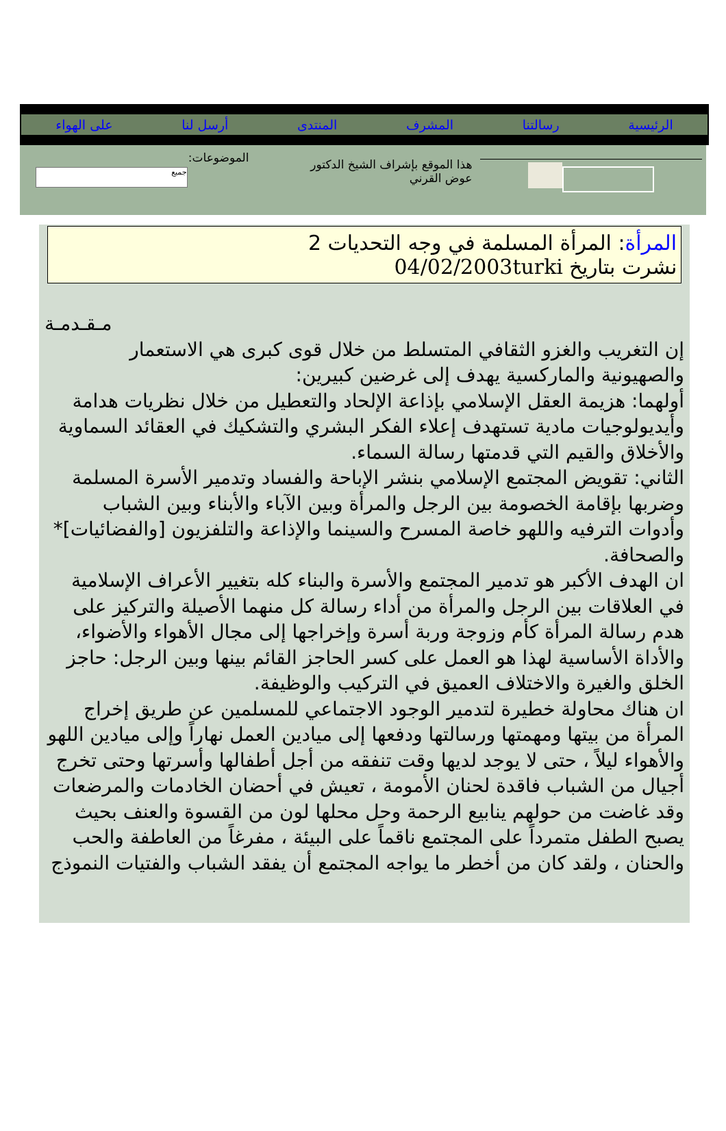الرئيسية رسالتنا المشرف المنتدى أرسل لنا على الهواء
هذا الموقع بإشراف الشيخ الدكتور
عوض القرني
الموضوعات:
جميع
المرأة: المرأة المسلمة في وجه التحديات 2
نشرت بتاريخ 04/02/2003turki
مـقـدمـة
إن التغريب والغزو الثقافي المتسلط من خلال قوى كبرى هي الاستعمار والصهيونية والماركسية يهدف إلى غرضين كبيرين:
أولهما: هزيمة العقل الإسلامي بإذاعة الإلحاد والتعطيل من خلال نظريات هدامة وأيديولوجيات مادية تستهدف إعلاء الفكر البشري والتشكيك في العقائد السماوية والأخلاق والقيم التي قدمتها رسالة السماء.
الثاني: تقويض المجتمع الإسلامي بنشر الإباحة والفساد وتدمير الأسرة المسلمة وضربها بإقامة الخصومة بين الرجل والمرأة وبين الآباء والأبناء وبين الشباب وأدوات الترفيه واللهو خاصة المسرح والسينما والإذاعة والتلفزيون [والفضائيات]* والصحافة.
ان الهدف الأكبر هو تدمير المجتمع والأسرة والبناء كله بتغيير الأعراف الإسلامية في العلاقات بين الرجل والمرأة من أداء رسالة كل منهما الأصيلة والتركيز على هدم رسالة المرأة كأم وزوجة وربة أسرة وإخراجها إلى مجال الأهواء والأضواء، والأداة الأساسية لهذا هو العمل على كسر الحاجز القائم بينها وبين الرجل: حاجز الخلق والغيرة والاختلاف العميق في التركيب والوظيفة.
ان هناك محاولة خطيرة لتدمير الوجود الاجتماعي للمسلمين عن طريق إخراج المرأة من بيتها ومهمتها ورسالتها ودفعها إلى ميادين العمل نهاراً وإلى ميادين اللهو والأهواء ليلاً ، حتى لا يوجد لديها وقت تنفقه من أجل أطفالها وأسرتها وحتى تخرج أجيال من الشباب فاقدة لحنان الأمومة ، تعيش في أحضان الخادمات والمرضعات وقد غاضت من حولهم ينابيع الرحمة وحل محلها لون من القسوة والعنف بحيث يصبح الطفل متمرداً على المجتمع ناقماً على البيئة ، مفرغاً من العاطفة والحب والحنان ، ولقد كان من أخطر ما يواجه المجتمع أن يفقد الشباب والفتيات النموذج